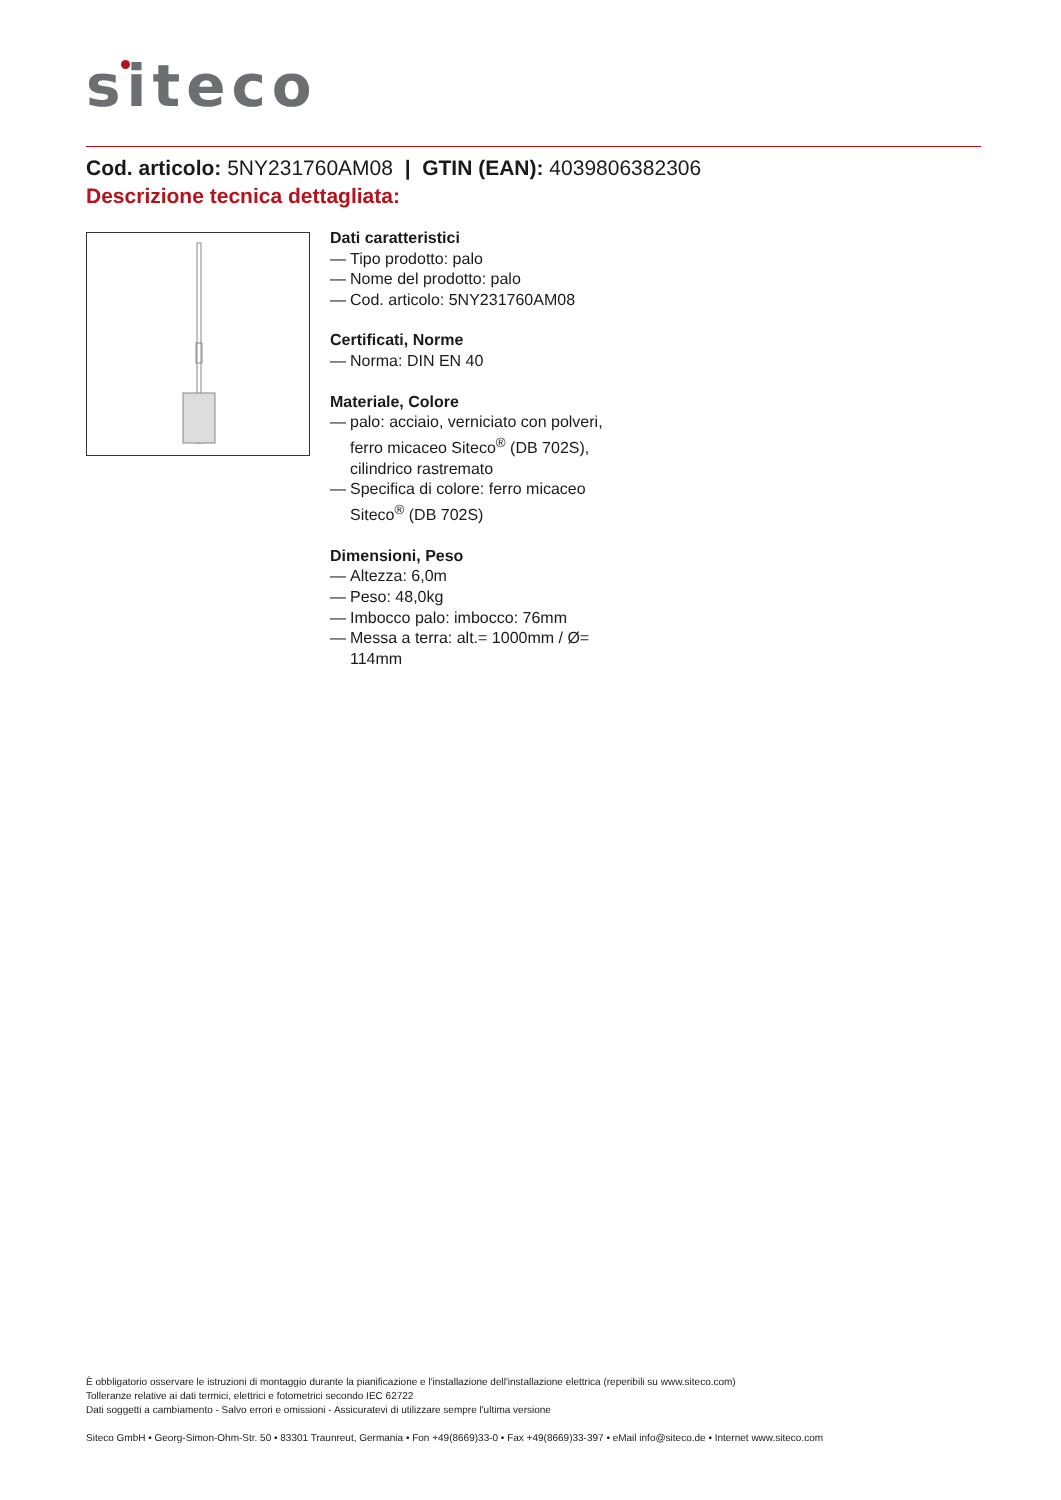siteco
Cod. articolo: 5NY231760AM08 | GTIN (EAN): 4039806382306
Descrizione tecnica dettagliata:
Dati caratteristici
— Tipo prodotto: palo
— Nome del prodotto: palo
— Cod. articolo: 5NY231760AM08
Certificati, Norme
— Norma: DIN EN 40
Materiale, Colore
— palo: acciaio, verniciato con polveri, ferro micaceo Siteco<sup>®</sup> (DB 702S), cilindrico rastremato
— Specifica di colore: ferro micaceo Siteco<sup>®</sup> (DB 702S)
Dimensioni, Peso
— Altezza: 6,0m
— Peso: 48,0kg
— Imbocco palo: imbocco: 76mm
— Messa a terra: alt.= 1000mm / Ø= 114mm
È obbligatorio osservare le istruzioni di montaggio durante la pianificazione e l'installazione dell'installazione elettrica (reperibili su www.siteco.com)
Tolleranze relative ai dati termici, elettrici e fotometrici secondo IEC 62722
Dati soggetti a cambiamento - Salvo errori e omissioni - Assicuratevi di utilizzare sempre l'ultima versione
Siteco GmbH • Georg-Simon-Ohm-Str. 50 • 83301 Traunreut, Germania • Fon +49(8669)33-0 • Fax +49(8669)33-397 • eMail info@siteco.de • Internet www.siteco.com